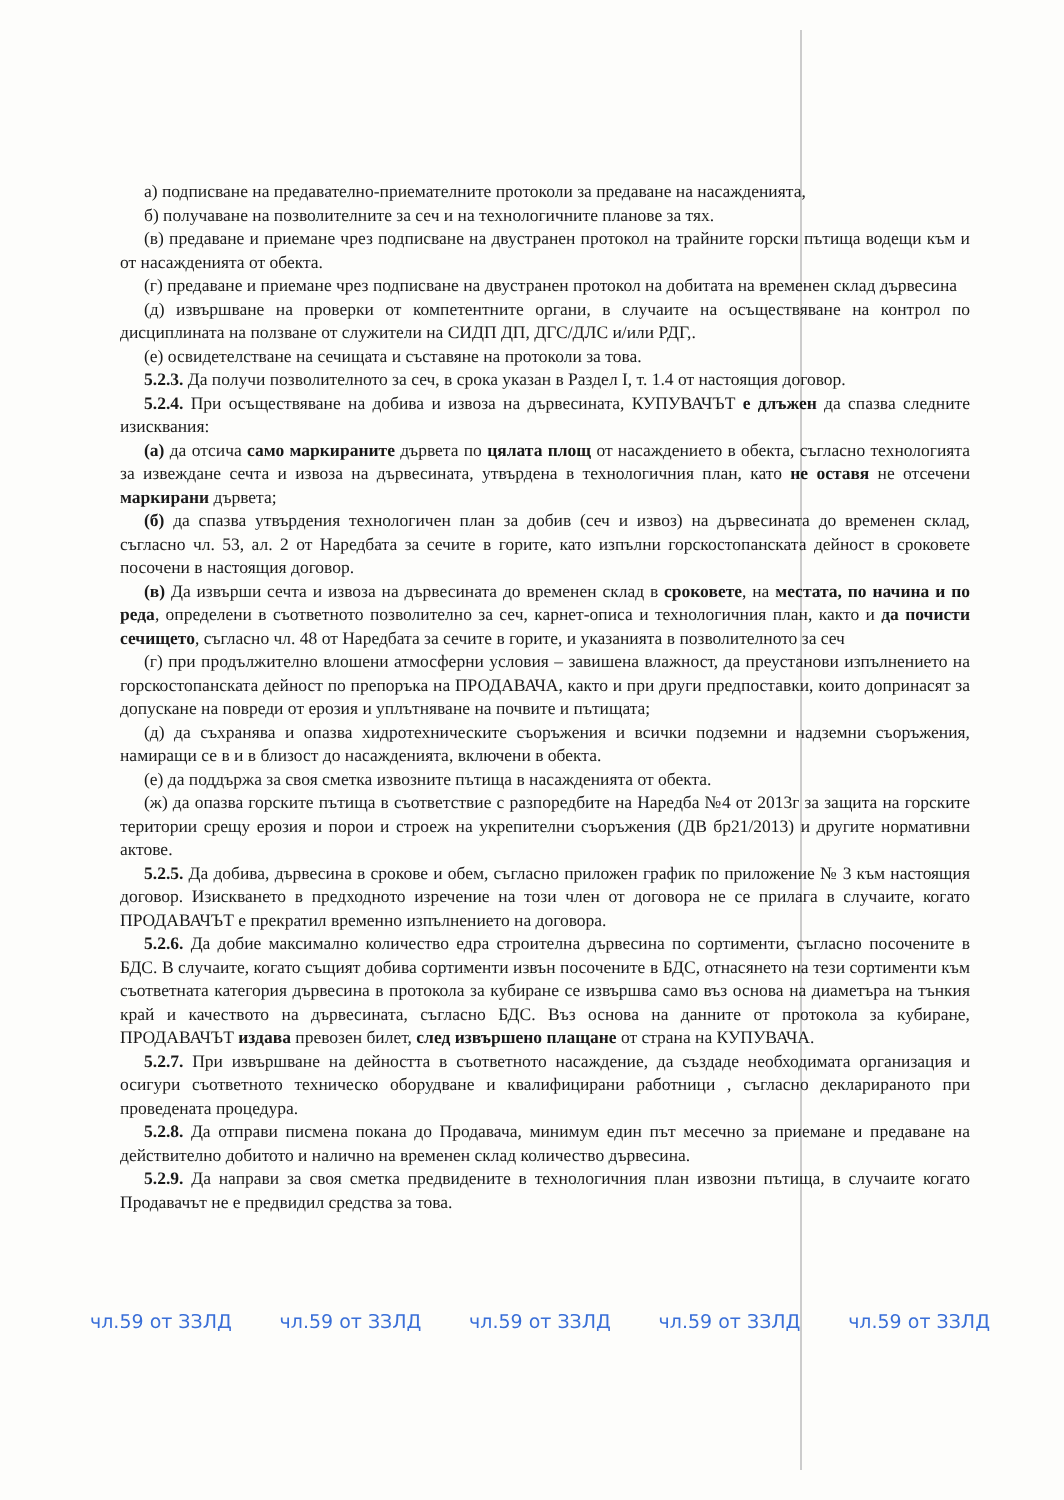а) подписване на предавателно-приемателните протоколи за предаване на насажденията,
б) получаване на позволителните за сеч и на технологичните планове за тях.
(в) предаване и приемане чрез подписване на двустранен протокол на трайните горски пътища водещи към и от насажденията от обекта.
(г) предаване и приемане чрез подписване на двустранен протокол на добитата на временен склад дървесина
(д) извършване на проверки от компетентните органи, в случаите на осъществяване на контрол по дисциплината на ползване от служители на СИДП ДП, ДГС/ДЛС и/или РДГ,.
(е) освидетелстване на сечищата и съставяне на протоколи за това.
5.2.3. Да получи позволителното за сеч, в срока указан в Раздел I, т. 1.4 от настоящия договор.
5.2.4. При осъществяване на добива и извоза на дървесината, КУПУВАЧЪТ е длъжен да спазва следните изисквания:
(а) да отсича само маркираните дървета по цялата площ от насаждението в обекта, съгласно технологията за извеждане сечта и извоза на дървесината, утвърдена в технологичния план, като не оставя не отсечени маркирани дървета;
(б) да спазва утвърдения технологичен план за добив (сеч и извоз) на дървесината до временен склад, съгласно чл. 53, ал. 2 от Наредбата за сечите в горите, като изпълни горскостопанската дейност в сроковете посочени в настоящия договор.
(в) Да извърши сечта и извоза на дървесината до временен склад в сроковете, на местата, по начина и по реда, определени в съответното позволително за сеч, карнет-описа и технологичния план, както и да почисти сечището, съгласно чл. 48 от Наредбата за сечите в горите, и указанията в позволителното за сеч
(г) при продължително влошени атмосферни условия – завишена влажност, да преустанови изпълнението на горскостопанската дейност по препоръка на ПРОДАВАЧА, както и при други предпоставки, които допринасят за допускане на повреди от ерозия и уплътняване на почвите и пътищата;
(д) да съхранява и опазва хидротехническите съоръжения и всички подземни и надземни съоръжения, намиращи се в и в близост до насажденията, включени в обекта.
(е) да поддържа за своя сметка извозните пътища в насажденията от обекта.
(ж) да опазва горските пътища в съответствие с разпоредбите на Наредба №4 от 2013г за защита на горските територии срещу ерозия и порои и строеж на укрепителни съоръжения (ДВ бр21/2013) и другите нормативни актове.
5.2.5. Да добива, дървесина в срокове и обем, съгласно приложен график по приложение № 3 към настоящия договор. Изискването в предходното изречение на този член от договора не се прилага в случаите, когато ПРОДАВАЧЪТ е прекратил временно изпълнението на договора.
5.2.6. Да добие максимално количество едра строителна дървесина по сортименти, съгласно посочените в БДС. В случаите, когато същият добива сортименти извън посочените в БДС, отнасянето на тези сортименти към съответната категория дървесина в протокола за кубиране се извършва само въз основа на диаметъра на тънкия край и качеството на дървесината, съгласно БДС. Въз основа на данните от протокола за кубиране, ПРОДАВАЧЪТ издава превозен билет, след извършено плащане от страна на КУПУВАЧА.
5.2.7. При извършване на дейността в съответното насаждение, да създаде необходимата организация и осигури съответното техническо оборудване и квалифицирани работници , съгласно декларираното при проведената процедура.
5.2.8. Да отправи писмена покана до Продавача, минимум един път месечно за приемане и предаване на действително добитото и налично на временен склад количество дървесина.
5.2.9. Да направи за своя сметка предвидените в технологичния план извозни пътища, в случаите когато Продавачът не е предвидил средства за това.
чл.59 от ЗЗЛД чл.59 от ЗЗЛД чл.59 от ЗЗЛД чл.59 от ЗЗЛД чл.59 от ЗЗЛД